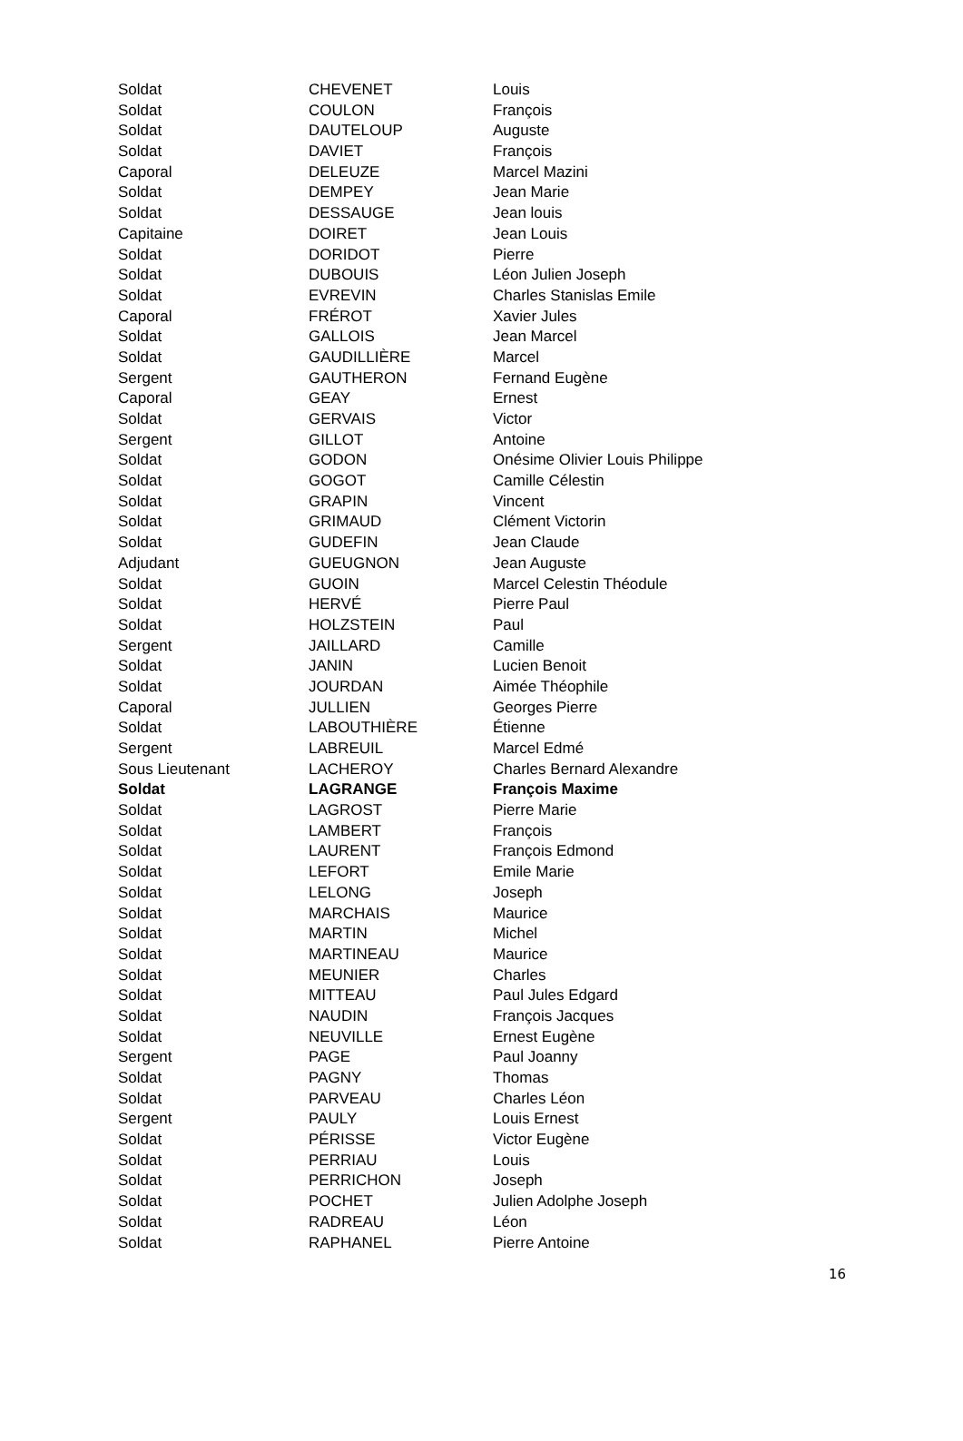| Soldat | CHEVENET | Louis |
| Soldat | COULON | François |
| Soldat | DAUTELOUP | Auguste |
| Soldat | DAVIET | François |
| Caporal | DELEUZE | Marcel Mazini |
| Soldat | DEMPEY | Jean Marie |
| Soldat | DESSAUGE | Jean louis |
| Capitaine | DOIRET | Jean Louis |
| Soldat | DORIDOT | Pierre |
| Soldat | DUBOUIS | Léon Julien Joseph |
| Soldat | EVREVIN | Charles Stanislas Emile |
| Caporal | FRÉROT | Xavier Jules |
| Soldat | GALLOIS | Jean Marcel |
| Soldat | GAUDILLIÈRE | Marcel |
| Sergent | GAUTHERON | Fernand Eugène |
| Caporal | GEAY | Ernest |
| Soldat | GERVAIS | Victor |
| Sergent | GILLOT | Antoine |
| Soldat | GODON | Onésime Olivier Louis Philippe |
| Soldat | GOGOT | Camille Célestin |
| Soldat | GRAPIN | Vincent |
| Soldat | GRIMAUD | Clément Victorin |
| Soldat | GUDEFIN | Jean Claude |
| Adjudant | GUEUGNON | Jean Auguste |
| Soldat | GUOIN | Marcel Celestin Théodule |
| Soldat | HERVÉ | Pierre Paul |
| Soldat | HOLZSTEIN | Paul |
| Sergent | JAILLARD | Camille |
| Soldat | JANIN | Lucien Benoit |
| Soldat | JOURDAN | Aimée Théophile |
| Caporal | JULLIEN | Georges Pierre |
| Soldat | LABOUTHIÈRE | Étienne |
| Sergent | LABREUIL | Marcel Edmé |
| Sous Lieutenant | LACHEROY | Charles Bernard Alexandre |
| Soldat | LAGRANGE | François Maxime |
| Soldat | LAGROST | Pierre Marie |
| Soldat | LAMBERT | François |
| Soldat | LAURENT | François Edmond |
| Soldat | LEFORT | Emile Marie |
| Soldat | LELONG | Joseph |
| Soldat | MARCHAIS | Maurice |
| Soldat | MARTIN | Michel |
| Soldat | MARTINEAU | Maurice |
| Soldat | MEUNIER | Charles |
| Soldat | MITTEAU | Paul Jules Edgard |
| Soldat | NAUDIN | François Jacques |
| Soldat | NEUVILLE | Ernest Eugène |
| Sergent | PAGE | Paul Joanny |
| Soldat | PAGNY | Thomas |
| Soldat | PARVEAU | Charles Léon |
| Sergent | PAULY | Louis Ernest |
| Soldat | PÉRISSE | Victor Eugène |
| Soldat | PERRIAU | Louis |
| Soldat | PERRICHON | Joseph |
| Soldat | POCHET | Julien Adolphe Joseph |
| Soldat | RADREAU | Léon |
| Soldat | RAPHANEL | Pierre Antoine |
16